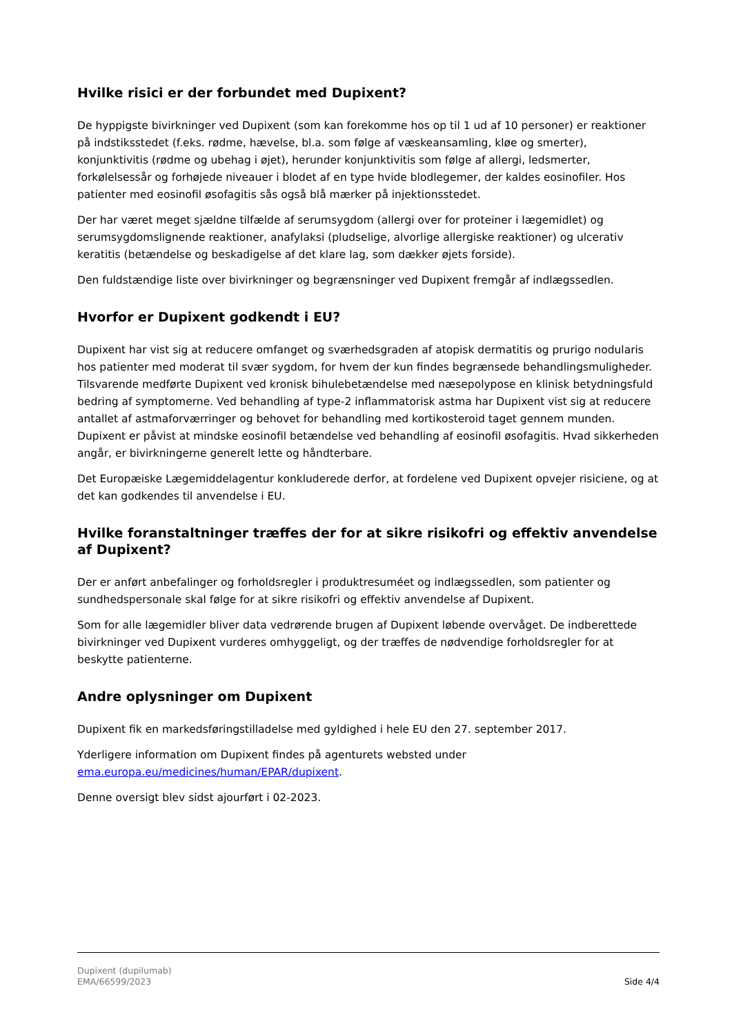Hvilke risici er der forbundet med Dupixent?
De hyppigste bivirkninger ved Dupixent (som kan forekomme hos op til 1 ud af 10 personer) er reaktioner på indstiksstedet (f.eks. rødme, hævelse, bl.a. som følge af væskeansamling, kløe og smerter), konjunktivitis (rødme og ubehag i øjet), herunder konjunktivitis som følge af allergi, ledsmerter, forkølelsessår og forhøjede niveauer i blodet af en type hvide blodlegemer, der kaldes eosinofiler. Hos patienter med eosinofil øsofagitis sås også blå mærker på injektionsstedet.
Der har været meget sjældne tilfælde af serumsygdom (allergi over for proteiner i lægemidlet) og serumsygdomslignende reaktioner, anafylaksi (pludselige, alvorlige allergiske reaktioner) og ulcerativ keratitis (betændelse og beskadigelse af det klare lag, som dækker øjets forside).
Den fuldstændige liste over bivirkninger og begrænsninger ved Dupixent fremgår af indlægssedlen.
Hvorfor er Dupixent godkendt i EU?
Dupixent har vist sig at reducere omfanget og sværhedsgraden af atopisk dermatitis og prurigo nodularis hos patienter med moderat til svær sygdom, for hvem der kun findes begrænsede behandlingsmuligheder. Tilsvarende medførte Dupixent ved kronisk bihulebetændelse med næsepolypose en klinisk betydningsfuld bedring af symptomerne. Ved behandling af type-2 inflammatorisk astma har Dupixent vist sig at reducere antallet af astmaforværringer og behovet for behandling med kortikosteroid taget gennem munden. Dupixent er påvist at mindske eosinofil betændelse ved behandling af eosinofil øsofagitis. Hvad sikkerheden angår, er bivirkningerne generelt lette og håndterbare.
Det Europæiske Lægemiddelagentur konkluderede derfor, at fordelene ved Dupixent opvejer risiciene, og at det kan godkendes til anvendelse i EU.
Hvilke foranstaltninger træffes der for at sikre risikofri og effektiv anvendelse af Dupixent?
Der er anført anbefalinger og forholdsregler i produktresuméet og indlægssedlen, som patienter og sundhedspersonale skal følge for at sikre risikofri og effektiv anvendelse af Dupixent.
Som for alle lægemidler bliver data vedrørende brugen af Dupixent løbende overvåget. De indberettede bivirkninger ved Dupixent vurderes omhyggeligt, og der træffes de nødvendige forholdsregler for at beskytte patienterne.
Andre oplysninger om Dupixent
Dupixent fik en markedsføringstilladelse med gyldighed i hele EU den 27. september 2017.
Yderligere information om Dupixent findes på agenturets websted under ema.europa.eu/medicines/human/EPAR/dupixent.
Denne oversigt blev sidst ajourført i 02-2023.
Dupixent (dupilumab)
EMA/66599/2023
Side 4/4